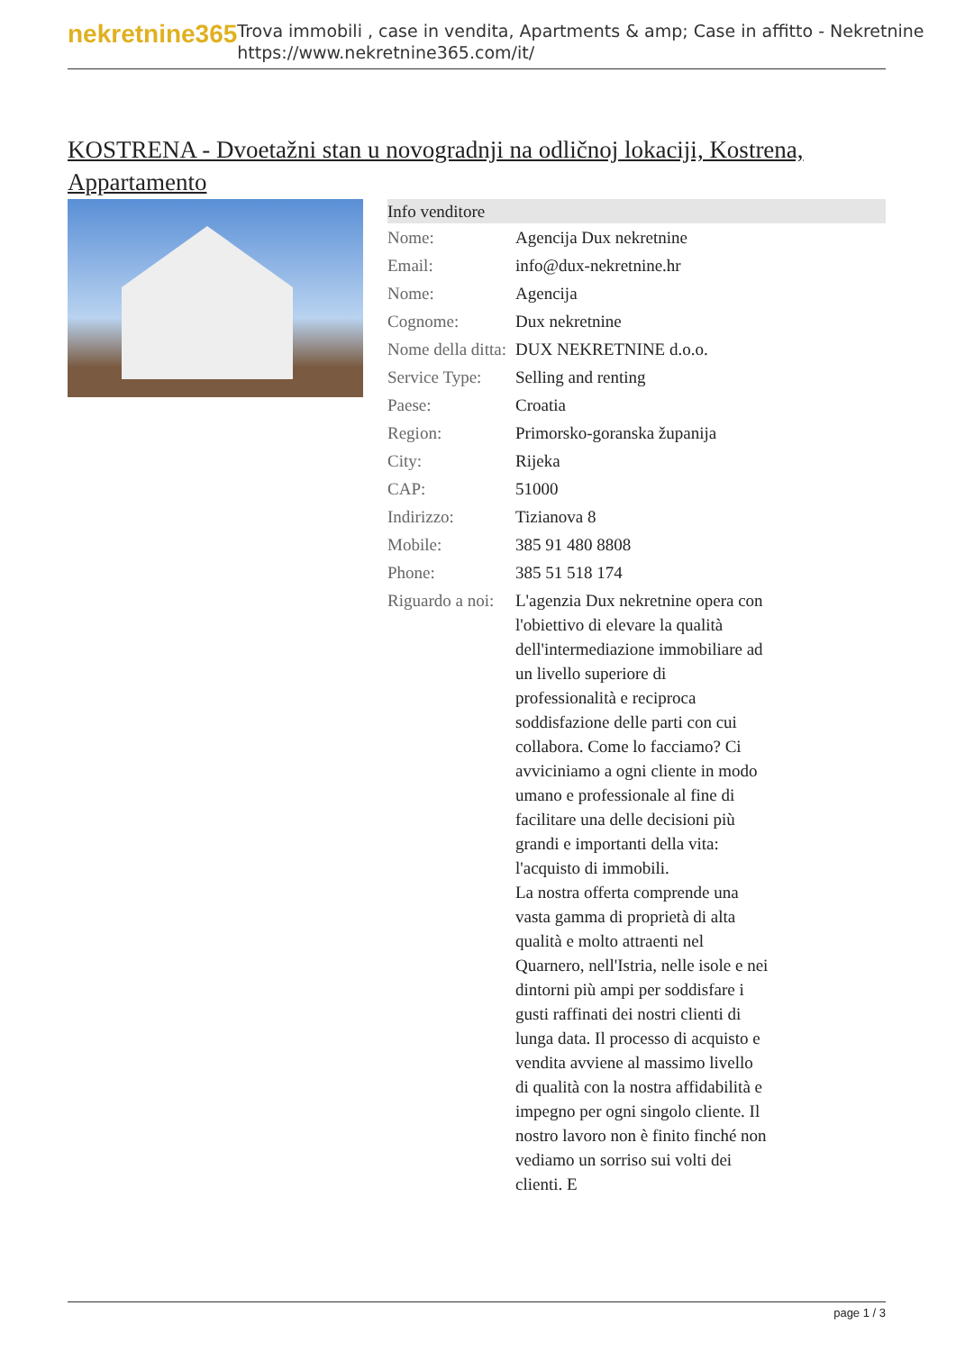nekretnine365
Trova immobili , case in vendita, Apartments & amp; Case in affitto - Nekretnine
https://www.nekretnine365.com/it/
KOSTRENA - Dvoetažni stan u novogradnji na odličnoj lokaciji, Kostrena, Appartamento
| Info venditore | |
| --- | --- |
| Nome: | Agencija Dux nekretnine |
| Email: | info@dux-nekretnine.hr |
| Nome: | Agencija |
| Cognome: | Dux nekretnine |
| Nome della ditta: | DUX NEKRETNINE d.o.o. |
| Service Type: | Selling and renting |
| Paese: | Croatia |
| Region: | Primorsko-goranska županija |
| City: | Rijeka |
| CAP: | 51000 |
| Indirizzo: | Tizianova 8 |
| Mobile: | 385 91 480 8808 |
| Phone: | 385 51 518 174 |
| Riguardo a noi: | L'agenzia Dux nekretnine opera con l'obiettivo di elevare la qualità dell'intermediazione immobiliare ad un livello superiore di professionalità e reciproca soddisfazione delle parti con cui collabora. Come lo facciamo? Ci avviciniamo a ogni cliente in modo umano e professionale al fine di facilitare una delle decisioni più grandi e importanti della vita: l'acquisto di immobili. La nostra offerta comprende una vasta gamma di proprietà di alta qualità e molto attraenti nel Quarnero, nell'Istria, nelle isole e nei dintorni più ampi per soddisfare i gusti raffinati dei nostri clienti di lunga data. Il processo di acquisto e vendita avviene al massimo livello di qualità con la nostra affidabilità e impegno per ogni singolo cliente. Il nostro lavoro non è finito finché non vediamo un sorriso sui volti dei clienti. E |
page 1 / 3